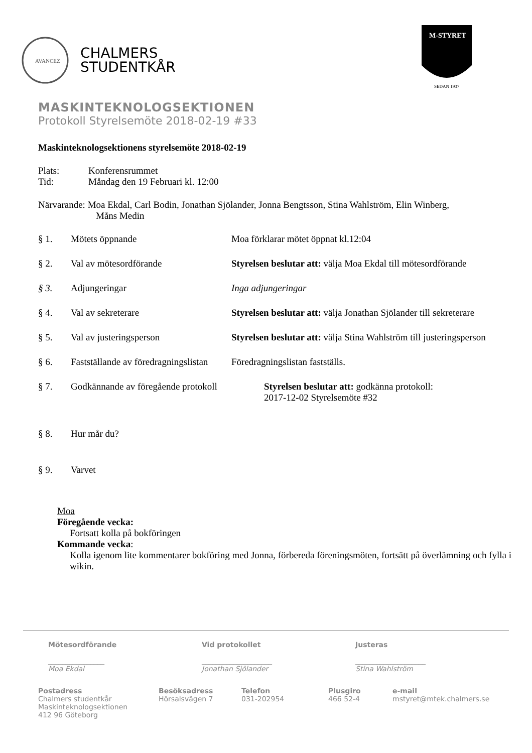AVANCEZ
CHALMERS
STUDENTKÅR
M-STYRET
SEDAN 1937
MASKINTEKNOLOGSEKTIONEN
Protokoll Styrelsemöte 2018-02-19 #33
Maskinteknologsektionens styrelsemöte 2018-02-19
Plats: Konferensrummet
Tid: Måndag den 19 Februari kl. 12:00
Närvarande: Moa Ekdal, Carl Bodin, Jonathan Sjölander, Jonna Bengtsson, Stina Wahlström, Elin Winberg,
Måns Medin
§ 1. Mötets öppnande Moa förklarar mötet öppnat kl.12:04
§ 2. Val av mötesordförande Styrelsen beslutar att: välja Moa Ekdal till mötesordförande
§ 3. Adjungeringar Inga adjungeringar
§ 4. Val av sekreterare Styrelsen beslutar att: välja Jonathan Sjölander till sekreterare
§ 5. Val av justeringsperson Styrelsen beslutar att: välja Stina Wahlström till justeringsperson
§ 6. Fastställande av föredragningslistan Föredragningslistan fastställs.
§ 7. Godkännande av föregående protokoll Styrelsen beslutar att: godkänna protokoll:
2017-12-02 Styrelsemöte #32
§ 8. Hur mår du?
§ 9. Varvet
Moa
Föregående vecka:
Fortsatt kolla på bokföringen
Kommande vecka:
Kolla igenom lite kommentarer bokföring med Jonna, förbereda föreningsmöten, fortsätt på överlämning och fylla i wikin.
Mötesordförande
________________
Moa Ekdal
Vid protokollet
____________________
Jonathan Sjölander
Justeras
____________________
Stina Wahlström
Postadress
Chalmers studentkår
Maskinteknologsektionen
412 96 Göteborg
Besöksadress
Hörsalsvägen 7
Telefon
031-202954
Plusgiro
466 52-4
e-mail
mstyret@mtek.chalmers.se